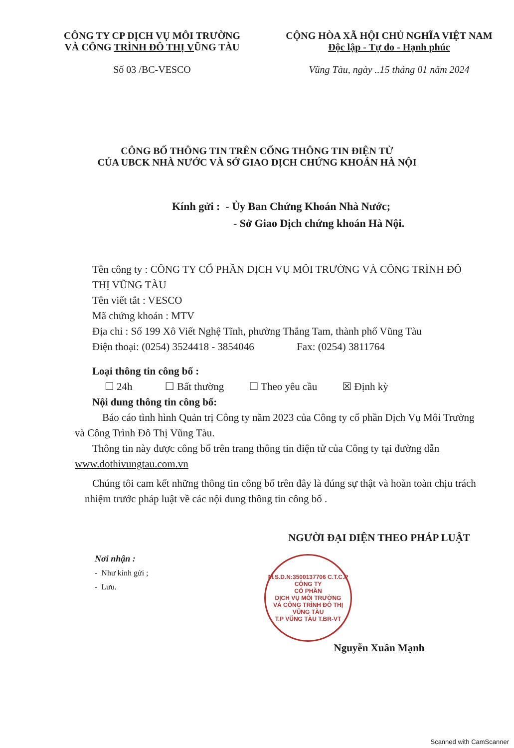CÔNG TY CP DỊCH VỤ MÔI TRƯỜNG
VÀ CÔNG TRÌNH ĐÔ THỊ VŨNG TÀU
Số 03 /BC-VESCO
CỘNG HÒA XÃ HỘI CHỦ NGHĨA VIỆT NAM
Độc lập - Tự do - Hạnh phúc
Vũng Tàu, ngày ..15 tháng 01 năm 2024
CÔNG BỐ THÔNG TIN TRÊN CỔNG THÔNG TIN ĐIỆN TỬ
CỦA UBCK NHÀ NƯỚC VÀ SỞ GIAO DỊCH CHỨNG KHOÁN HÀ NỘI
Kính gửi : - Ủy Ban Chứng Khoán Nhà Nước;
- Sở Giao Dịch chứng khoán Hà Nội.
Tên công ty : CÔNG TY CỔ PHẦN DỊCH VỤ MÔI TRƯỜNG VÀ CÔNG TRÌNH ĐÔ THỊ VŨNG TÀU
Tên viết tắt : VESCO
Mã chứng khoán : MTV
Địa chỉ : Số 199 Xô Viết Nghệ Tĩnh, phường Thắng Tam, thành phố Vũng Tàu
Điện thoại: (0254) 3524418 - 3854046 Fax: (0254) 3811764
Loại thông tin công bố :
☐ 24h ☐ Bất thường ☐ Theo yêu cầu ☒ Định kỳ
Nội dung thông tin công bố:
Báo cáo tình hình Quản trị Công ty năm 2023 của Công ty cổ phần Dịch Vụ Môi Trường và Công Trình Đô Thị Vũng Tàu.
Thông tin này được công bố trên trang thông tin điện tử của Công ty tại đường dẫn www.dothivungtau.com.vn
Chúng tôi cam kết những thông tin công bố trên đây là đúng sự thật và hoàn toàn chịu trách nhiệm trước pháp luật về các nội dung thông tin công bố .
Nơi nhận :
- Như kính gửi ;
- Lưu.
NGƯỜI ĐẠI DIỆN THEO PHÁP LUẬT
M.S.D.N:3500137706 C.T.C.P
CÔNG TY
CỔ PHẦN
DỊCH VỤ MÔI TRƯỜNG
VÀ CÔNG TRÌNH ĐÔ THỊ
VŨNG TÀU
T.P VŨNG TÀU T.BR-VT
Nguyễn Xuân Mạnh
Scanned with CamScanner